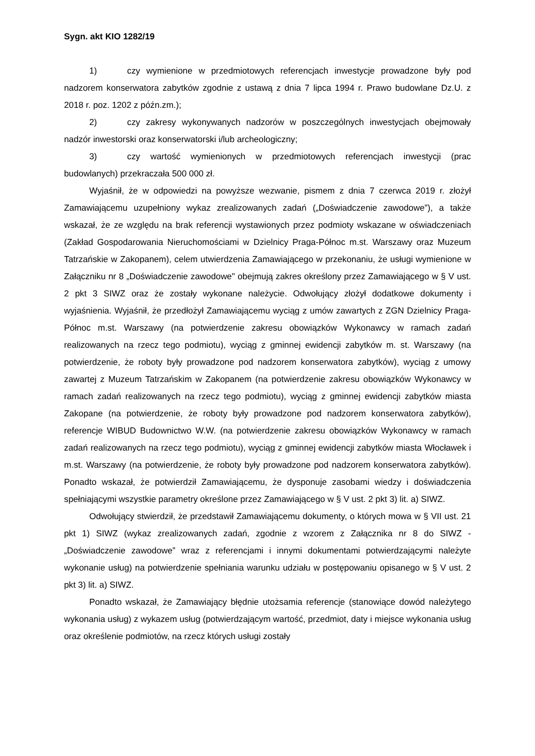Sygn. akt KIO 1282/19
1) czy wymienione w przedmiotowych referencjach inwestycje prowadzone były pod nadzorem konserwatora zabytków zgodnie z ustawą z dnia 7 lipca 1994 r. Prawo budowlane Dz.U. z 2018 r. poz. 1202 z późn.zm.);
2) czy zakresy wykonywanych nadzorów w poszczególnych inwestycjach obejmowały nadzór inwestorski oraz konserwatorski i/lub archeologiczny;
3) czy wartość wymienionych w przedmiotowych referencjach inwestycji (prac budowlanych) przekraczała 500 000 zł.
Wyjaśnił, że w odpowiedzi na powyższe wezwanie, pismem z dnia 7 czerwca 2019 r. złożył Zamawiającemu uzupełniony wykaz zrealizowanych zadań („Doświadczenie zawodowe”), a także wskazał, że ze względu na brak referencji wystawionych przez podmioty wskazane w oświadczeniach (Zakład Gospodarowania Nieruchomościami w Dzielnicy Praga-Północ m.st. Warszawy oraz Muzeum Tatrzańskie w Zakopanem), celem utwierdzenia Zamawiającego w przekonaniu, że usługi wymienione w Załączniku nr 8 „Doświadczenie zawodowe" obejmują zakres określony przez Zamawiającego w § V ust. 2 pkt 3 SIWZ oraz że zostały wykonane należycie. Odwołujący złożył dodatkowe dokumenty i wyjaśnienia. Wyjaśnił, że przedłożył Zamawiającemu wyciąg z umów zawartych z ZGN Dzielnicy Praga-Północ m.st. Warszawy (na potwierdzenie zakresu obowiązków Wykonawcy w ramach zadań realizowanych na rzecz tego podmiotu), wyciąg z gminnej ewidencji zabytków m. st. Warszawy (na potwierdzenie, że roboty były prowadzone pod nadzorem konserwatora zabytków), wyciąg z umowy zawartej z Muzeum Tatrzańskim w Zakopanem (na potwierdzenie zakresu obowiązków Wykonawcy w ramach zadań realizowanych na rzecz tego podmiotu), wyciąg z gminnej ewidencji zabytków miasta Zakopane (na potwierdzenie, że roboty były prowadzone pod nadzorem konserwatora zabytków), referencje WIBUD Budownictwo W.W. (na potwierdzenie zakresu obowiązków Wykonawcy w ramach zadań realizowanych na rzecz tego podmiotu), wyciąg z gminnej ewidencji zabytków miasta Włocławek i m.st. Warszawy (na potwierdzenie, że roboty były prowadzone pod nadzorem konserwatora zabytków). Ponadto wskazał, że potwierdził Zamawiającemu, że dysponuje zasobami wiedzy i doświadczenia spełniającymi wszystkie parametry określone przez Zamawiającego w § V ust. 2 pkt 3) lit. a) SIWZ.
Odwołujący stwierdził, że przedstawił Zamawiającemu dokumenty, o których mowa w § VII ust. 21 pkt 1) SIWZ (wykaz zrealizowanych zadań, zgodnie z wzorem z Załącznika nr 8 do SIWZ - „Doświadczenie zawodowe” wraz z referencjami i innymi dokumentami potwierdzającymi należyte wykonanie usług) na potwierdzenie spełniania warunku udziału w postępowaniu opisanego w § V ust. 2 pkt 3) lit. a) SIWZ.
Ponadto wskazał, że Zamawiający błędnie utożsamia referencje (stanowiące dowód należytego wykonania usług) z wykazem usług (potwierdzającym wartość, przedmiot, daty i miejsce wykonania usług oraz określenie podmiotów, na rzecz których usługi zostały